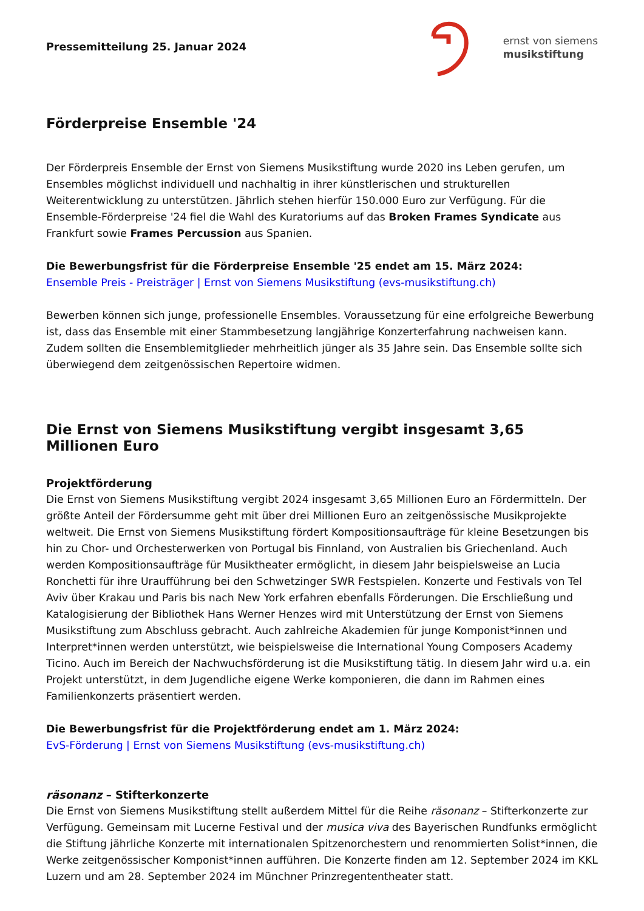Pressemitteilung 25. Januar 2024
ernst von siemens
musikstiftung
Förderpreise Ensemble '24
Der Förderpreis Ensemble der Ernst von Siemens Musikstiftung wurde 2020 ins Leben gerufen, um Ensembles möglichst individuell und nachhaltig in ihrer künstlerischen und strukturellen Weiterentwicklung zu unterstützen. Jährlich stehen hierfür 150.000 Euro zur Verfügung. Für die Ensemble-Förderpreise '24 fiel die Wahl des Kuratoriums auf das Broken Frames Syndicate aus Frankfurt sowie Frames Percussion aus Spanien.
Die Bewerbungsfrist für die Förderpreise Ensemble '25 endet am 15. März 2024:
Ensemble Preis - Preisträger | Ernst von Siemens Musikstiftung (evs-musikstiftung.ch)
Bewerben können sich junge, professionelle Ensembles. Voraussetzung für eine erfolgreiche Bewerbung ist, dass das Ensemble mit einer Stammbesetzung langjährige Konzerterfahrung nachweisen kann. Zudem sollten die Ensemblemitglieder mehrheitlich jünger als 35 Jahre sein. Das Ensemble sollte sich überwiegend dem zeitgenössischen Repertoire widmen.
Die Ernst von Siemens Musikstiftung vergibt insgesamt 3,65 Millionen Euro
Projektförderung
Die Ernst von Siemens Musikstiftung vergibt 2024 insgesamt 3,65 Millionen Euro an Fördermitteln. Der größte Anteil der Fördersumme geht mit über drei Millionen Euro an zeitgenössische Musikprojekte weltweit. Die Ernst von Siemens Musikstiftung fördert Kompositionsaufträge für kleine Besetzungen bis hin zu Chor- und Orchesterwerken von Portugal bis Finnland, von Australien bis Griechenland. Auch werden Kompositionsaufträge für Musiktheater ermöglicht, in diesem Jahr beispielsweise an Lucia Ronchetti für ihre Uraufführung bei den Schwetzinger SWR Festspielen. Konzerte und Festivals von Tel Aviv über Krakau und Paris bis nach New York erfahren ebenfalls Förderungen. Die Erschließung und Katalogisierung der Bibliothek Hans Werner Henzes wird mit Unterstützung der Ernst von Siemens Musikstiftung zum Abschluss gebracht. Auch zahlreiche Akademien für junge Komponist*innen und Interpret*innen werden unterstützt, wie beispielsweise die International Young Composers Academy Ticino. Auch im Bereich der Nachwuchsförderung ist die Musikstiftung tätig. In diesem Jahr wird u.a. ein Projekt unterstützt, in dem Jugendliche eigene Werke komponieren, die dann im Rahmen eines Familienkonzerts präsentiert werden.
Die Bewerbungsfrist für die Projektförderung endet am 1. März 2024:
EvS-Förderung | Ernst von Siemens Musikstiftung (evs-musikstiftung.ch)
räsonanz – Stifterkonzerte
Die Ernst von Siemens Musikstiftung stellt außerdem Mittel für die Reihe räsonanz – Stifterkonzerte zur Verfügung. Gemeinsam mit Lucerne Festival und der musica viva des Bayerischen Rundfunks ermöglicht die Stiftung jährliche Konzerte mit internationalen Spitzenorchestern und renommierten Solist*innen, die Werke zeitgenössischer Komponist*innen aufführen. Die Konzerte finden am 12. September 2024 im KKL Luzern und am 28. September 2024 im Münchner Prinzregententheater statt.